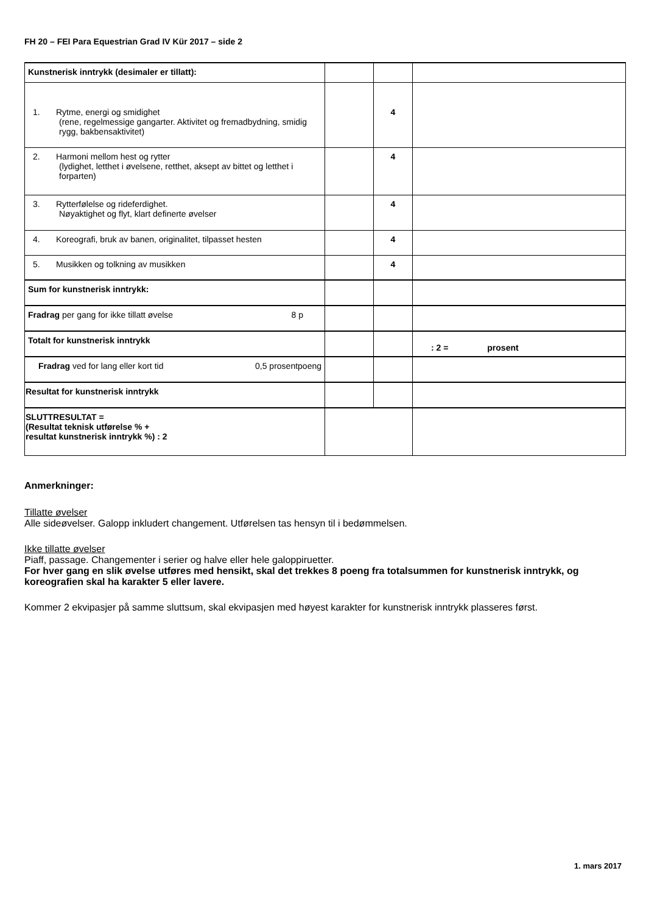FH 20 – FEI Para Equestrian Grad IV Kür 2017 – side 2
| Kunstnerisk inntrykk (desimaler er tillatt): | | | |
| 1. Rytme, energi og smidighet (rene, regelmessige gangarter. Aktivitet og fremadbydning, smidig rygg, bakbensaktivitet) | | 4 | |
| 2. Harmoni mellom hest og rytter (lydighet, letthet i øvelsene, retthet, aksept av bittet og letthet i forparten) | | 4 | |
| 3. Rytterfølelse og rideferdighet. Nøyaktighet og flyt, klart definerte øvelser | | 4 | |
| 4. Koreografi, bruk av banen, originalitet, tilpasset hesten | | 4 | |
| 5. Musikken og tolkning av musikken | | 4 | |
| Sum for kunstnerisk inntrykk: | | | |
| Fradrag per gang for ikke tillatt øvelse 8 p | | | |
| Totalt for kunstnerisk inntrykk | | | : 2 = prosent |
| Fradrag ved for lang eller kort tid 0,5 prosentpoeng | | | |
| Resultat for kunstnerisk inntrykk | | | |
| SLUTTRESULTAT = (Resultat teknisk utførelse % + resultat kunstnerisk inntrykk %) : 2 | | | |
Anmerkninger:
Tillatte øvelser
Alle sideøvelser. Galopp inkludert changement. Utførelsen tas hensyn til i bedømmelsen.
Ikke tillatte øvelser
Piaff, passage. Changementer i serier og halve eller hele galoppiruetter.
For hver gang en slik øvelse utføres med hensikt, skal det trekkes 8 poeng fra totalsummen for kunstnerisk inntrykk, og koreografien skal ha karakter 5 eller lavere.
Kommer 2 ekvipasjer på samme sluttsum, skal ekvipasjen med høyest karakter for kunstnerisk inntrykk plasseres først.
1. mars 2017